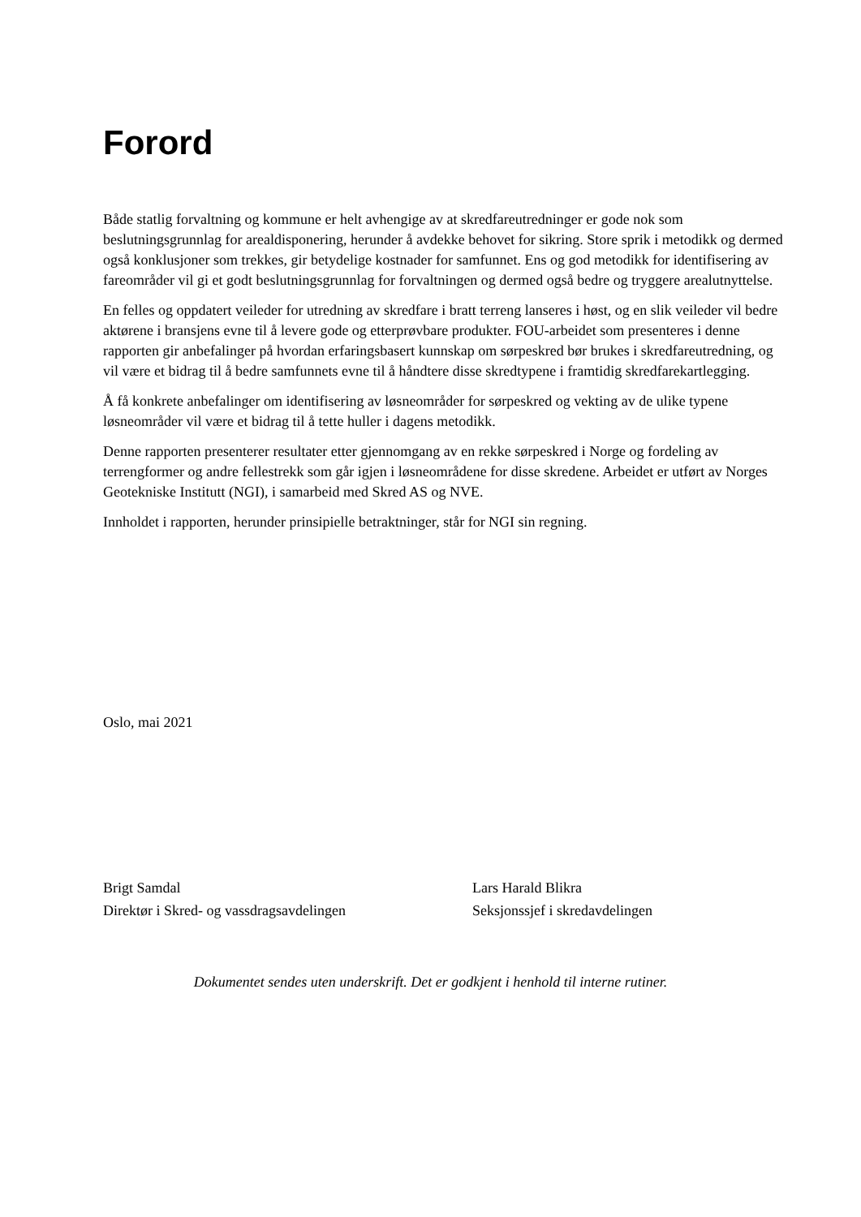Forord
Både statlig forvaltning og kommune er helt avhengige av at skredfareutredninger er gode nok som beslutningsgrunnlag for arealdisponering, herunder å avdekke behovet for sikring. Store sprik i metodikk og dermed også konklusjoner som trekkes, gir betydelige kostnader for samfunnet. Ens og god metodikk for identifisering av fareområder vil gi et godt beslutningsgrunnlag for forvaltningen og dermed også bedre og tryggere arealutnyttelse.
En felles og oppdatert veileder for utredning av skredfare i bratt terreng lanseres i høst, og en slik veileder vil bedre aktørene i bransjens evne til å levere gode og etterprøvbare produkter. FOU-arbeidet som presenteres i denne rapporten gir anbefalinger på hvordan erfaringsbasert kunnskap om sørpeskred bør brukes i skredfareutredning, og vil være et bidrag til å bedre samfunnets evne til å håndtere disse skredtypene i framtidig skredfarekartlegging.
Å få konkrete anbefalinger om identifisering av løsneområder for sørpeskred og vekting av de ulike typene løsneområder vil være et bidrag til å tette huller i dagens metodikk.
Denne rapporten presenterer resultater etter gjennomgang av en rekke sørpeskred i Norge og fordeling av terrengformer og andre fellestrekk som går igjen i løsneområdene for disse skredene. Arbeidet er utført av Norges Geotekniske Institutt (NGI), i samarbeid med Skred AS og NVE.
Innholdet i rapporten, herunder prinsipielle betraktninger, står for NGI sin regning.
Oslo, mai 2021
Brigt Samdal
Direktør i Skred- og vassdragsavdelingen
Lars Harald Blikra
Seksjonssjef i skredavdelingen
Dokumentet sendes uten underskrift. Det er godkjent i henhold til interne rutiner.